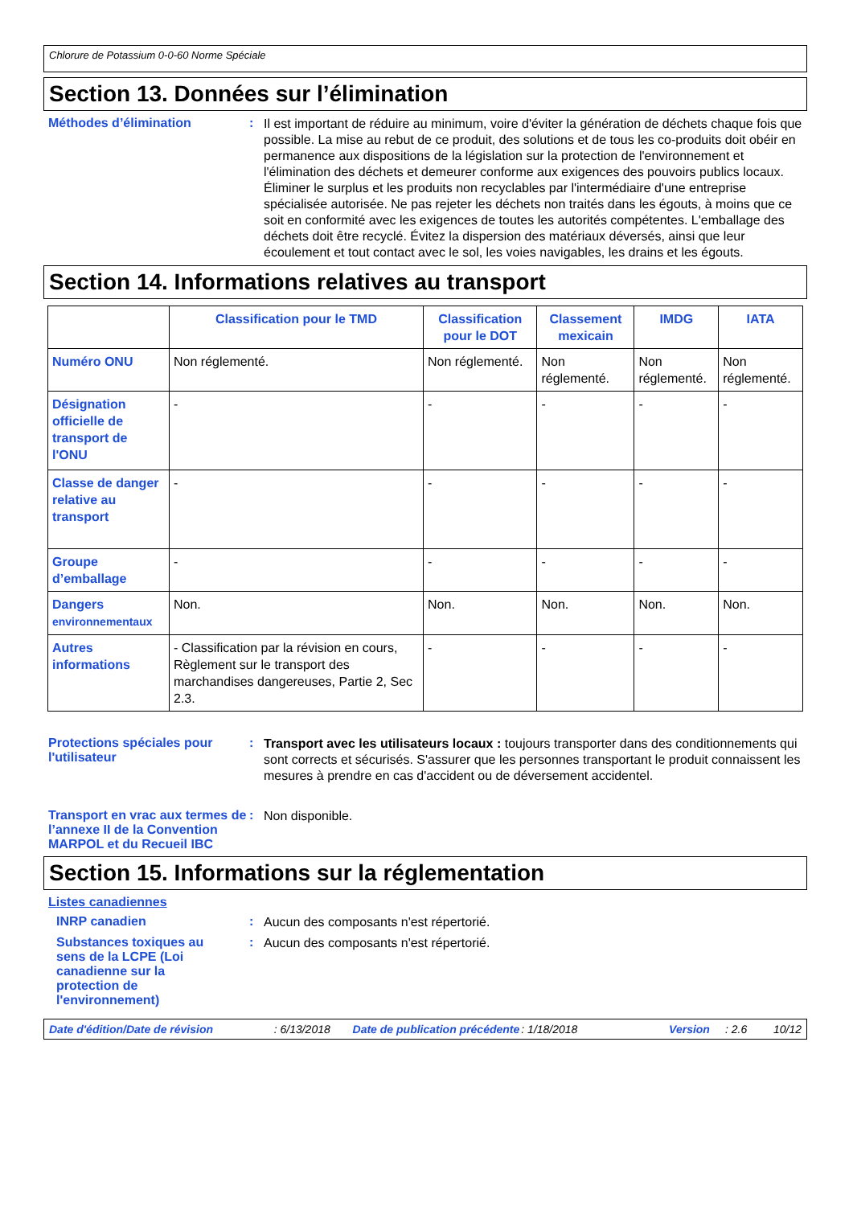Chlorure de Potassium 0-0-60 Norme Spéciale
Section 13. Données sur l’élimination
Méthodes d’élimination :
Il est important de réduire au minimum, voire d'éviter la génération de déchets chaque fois que possible. La mise au rebut de ce produit, des solutions et de tous les co-produits doit obéir en permanence aux dispositions de la législation sur la protection de l'environnement et l'élimination des déchets et demeurer conforme aux exigences des pouvoirs publics locaux. Éliminer le surplus et les produits non recyclables par l'intermédiaire d'une entreprise spécialisée autorisée. Ne pas rejeter les déchets non traités dans les égouts, à moins que ce soit en conformité avec les exigences de toutes les autorités compétentes. L'emballage des déchets doit être recyclé. Évitez la dispersion des matériaux déversés, ainsi que leur écoulement et tout contact avec le sol, les voies navigables, les drains et les égouts.
Section 14. Informations relatives au transport
| | Classification pour le TMD | Classification pour le DOT | Classement mexicain | IMDG | IATA |
| --- | --- | --- | --- | --- | --- |
| Numéro ONU | Non réglementé. | Non réglementé. | Non réglementé. | Non réglementé. | Non réglementé. |
| Désignation officielle de transport de l'ONU | - | - | - | - | - |
| Classe de danger relative au transport | - | - | - | - | - |
| Groupe d’emballage | - | - | - | - | - |
| Dangers environnementaux | Non. | Non. | Non. | Non. | Non. |
| Autres informations | - Classification par la révision en cours, Règlement sur le transport des marchandises dangereuses, Partie 2, Sec 2.3. | - | - | - | - |
Protections spéciales pour l'utilisateur
:
Transport avec les utilisateurs locaux : toujours transporter dans des conditionnements qui sont corrects et sécurisés. S'assurer que les personnes transportant le produit connaissent les mesures à prendre en cas d'accident ou de déversement accidentel.
Transport en vrac aux termes de l’annexe II de la Convention MARPOL et du Recueil IBC
:
Non disponible.
Section 15. Informations sur la réglementation
Listes canadiennes
INRP canadien :
Aucun des composants n'est répertorié.
Substances toxiques au sens de la LCPE (Loi canadienne sur la protection de l'environnement)
:
Aucun des composants n'est répertorié.
Date d'édition/Date de révision: 6/13/2018 Date de publication précédente: 1/18/2018 Version: 2.6 10/12